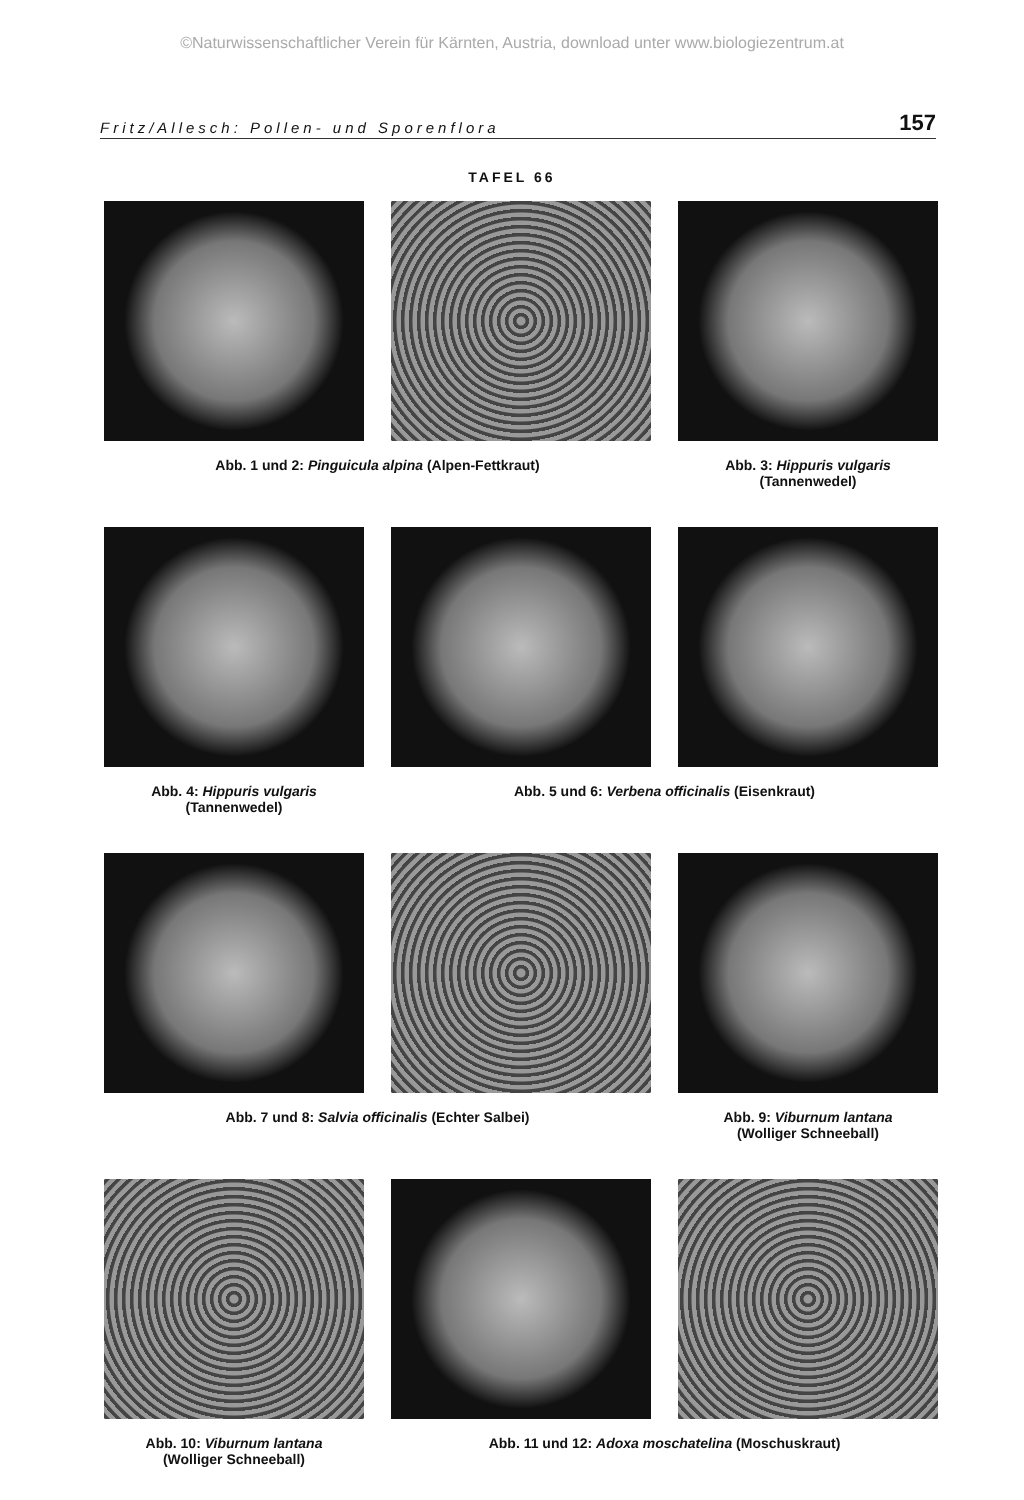©Naturwissenschaftlicher Verein für Kärnten, Austria, download unter www.biologiezentrum.at
Fritz/Allesch: Pollen- und Sporenflora 157
TAFEL 66
Abb. 1 und 2: Pinguicula alpina (Alpen-Fettkraut) Abb. 3: Hippuris vulgaris
(Tannenwedel)
Abb. 4: Hippuris vulgaris
(Tannenwedel)
Abb. 5 und 6: Verbena officinalis (Eisenkraut)
Abb. 7 und 8: Salvia officinalis (Echter Salbei) Abb. 9: Viburnum lantana
(Wolliger Schneeball)
Abb. 10: Viburnum lantana
(Wolliger Schneeball)
Abb. 11 und 12: Adoxa moschatelina (Moschuskraut)